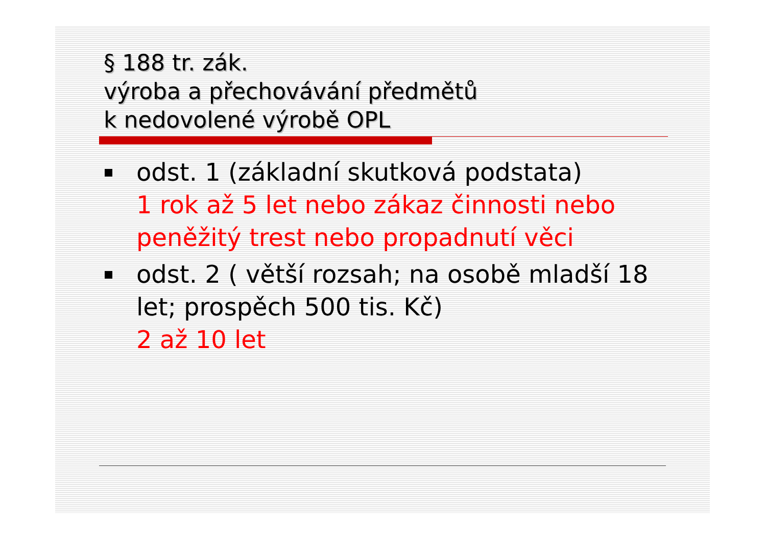§ 188 tr. zák.
výroba a přechovávání předmětů
k nedovolené výrobě OPL
odst. 1 (základní skutková podstata)
1 rok až 5 let nebo zákaz činnosti nebo peněžitý trest nebo propadnutí věci
odst. 2 ( větší rozsah; na osobě mladší 18 let; prospěch 500 tis. Kč)
2 až 10 let